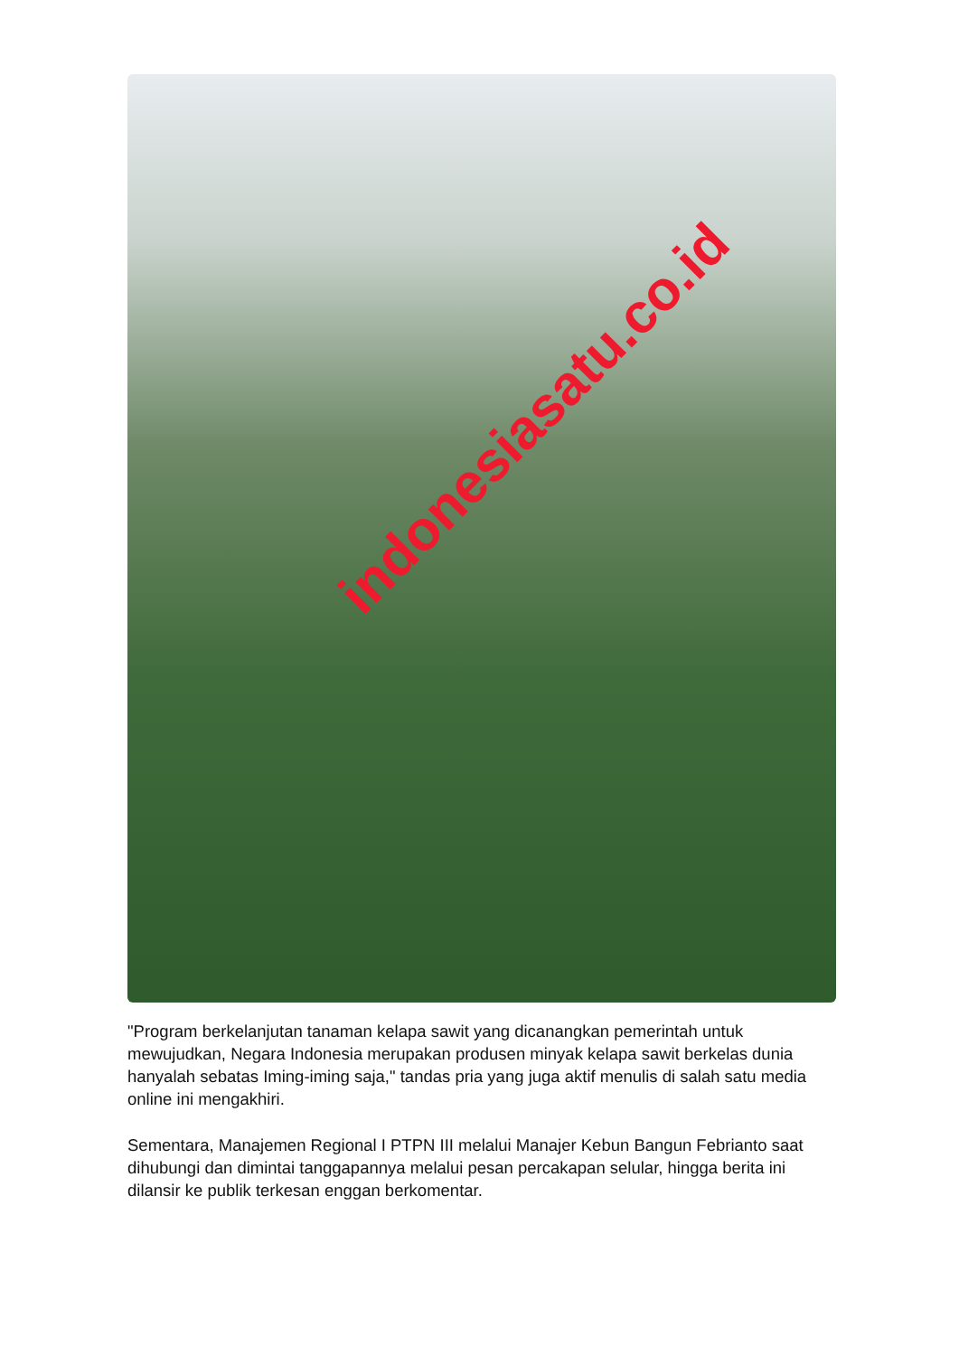indonesiasatu.co.id
"Program berkelanjutan tanaman kelapa sawit yang dicanangkan pemerintah untuk mewujudkan, Negara Indonesia merupakan produsen minyak kelapa sawit berkelas dunia hanyalah sebatas Iming-iming saja," tandas pria yang juga aktif menulis di salah satu media online ini mengakhiri.
Sementara, Manajemen Regional I PTPN III melalui Manajer Kebun Bangun Febrianto saat dihubungi dan dimintai tanggapannya melalui pesan percakapan selular, hingga berita ini dilansir ke publik terkesan enggan berkomentar.